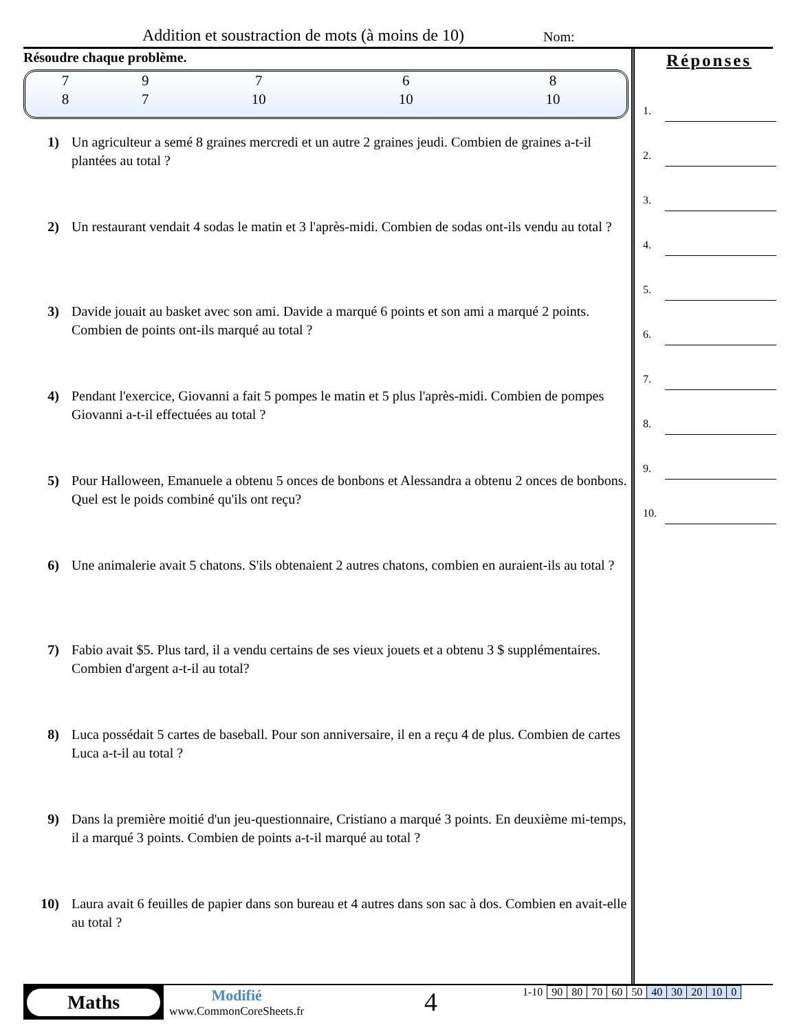Addition et soustraction de mots (à moins de 10)
Nom:
Résoudre chaque problème.
| 7 | 9 | 7 | 6 | 8 |
| 8 | 7 | 10 | 10 | 10 |
1) Un agriculteur a semé 8 graines mercredi et un autre 2 graines jeudi. Combien de graines a-t-il plantées au total ?
2) Un restaurant vendait 4 sodas le matin et 3 l'après-midi. Combien de sodas ont-ils vendu au total ?
3) Davide jouait au basket avec son ami. Davide a marqué 6 points et son ami a marqué 2 points. Combien de points ont-ils marqué au total ?
4) Pendant l'exercice, Giovanni a fait 5 pompes le matin et 5 plus l'après-midi. Combien de pompes Giovanni a-t-il effectuées au total ?
5) Pour Halloween, Emanuele a obtenu 5 onces de bonbons et Alessandra a obtenu 2 onces de bonbons. Quel est le poids combiné qu'ils ont reçu?
6) Une animalerie avait 5 chatons. S'ils obtenaient 2 autres chatons, combien en auraient-ils au total ?
7) Fabio avait $5. Plus tard, il a vendu certains de ses vieux jouets et a obtenu 3 $ supplémentaires. Combien d'argent a-t-il au total?
8) Luca possédait 5 cartes de baseball. Pour son anniversaire, il en a reçu 4 de plus. Combien de cartes Luca a-t-il au total ?
9) Dans la première moitié d'un jeu-questionnaire, Cristiano a marqué 3 points. En deuxième mi-temps, il a marqué 3 points. Combien de points a-t-il marqué au total ?
10) Laura avait 6 feuilles de papier dans son bureau et 4 autres dans son sac à dos. Combien en avait-elle au total ?
Réponses
1.
2.
3.
4.
5.
6.
7.
8.
9.
10.
Maths
Modifié
www.CommonCoreSheets.fr
4
| 1-10 | 90 | 80 | 70 | 60 | 50 | 40 | 30 | 20 | 10 | 0 |